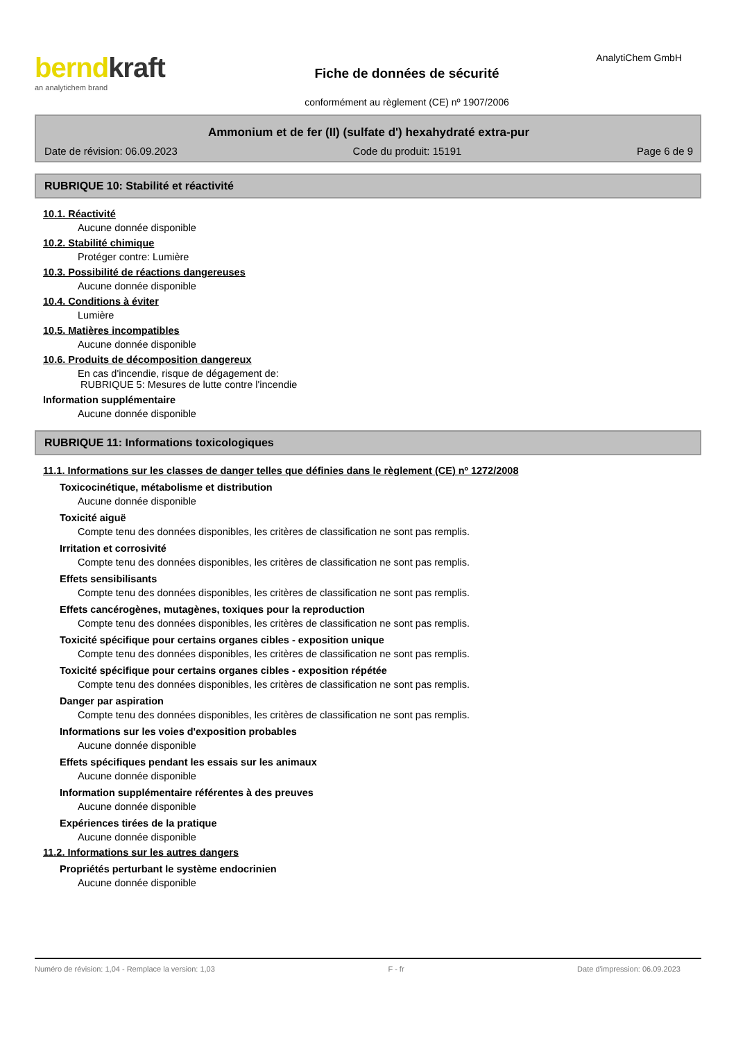berndkraft
an analytichem brand
Fiche de données de sécurité
conformément au règlement (CE) nº 1907/2006
AnalytiChem GmbH
Ammonium et de fer (II) (sulfate d') hexahydraté extra-pur
Date de révision: 06.09.2023 Code du produit: 15191 Page 6 de 9
RUBRIQUE 10: Stabilité et réactivité
10.1. Réactivité
Aucune donnée disponible
10.2. Stabilité chimique
Protéger contre: Lumière
10.3. Possibilité de réactions dangereuses
Aucune donnée disponible
10.4. Conditions à éviter
Lumière
10.5. Matières incompatibles
Aucune donnée disponible
10.6. Produits de décomposition dangereux
En cas d'incendie, risque de dégagement de:
RUBRIQUE 5: Mesures de lutte contre l'incendie
Information supplémentaire
Aucune donnée disponible
RUBRIQUE 11: Informations toxicologiques
11.1. Informations sur les classes de danger telles que définies dans le règlement (CE) nº 1272/2008
Toxicocinétique, métabolisme et distribution
Aucune donnée disponible
Toxicité aiguë
Compte tenu des données disponibles, les critères de classification ne sont pas remplis.
Irritation et corrosivité
Compte tenu des données disponibles, les critères de classification ne sont pas remplis.
Effets sensibilisants
Compte tenu des données disponibles, les critères de classification ne sont pas remplis.
Effets cancérogènes, mutagènes, toxiques pour la reproduction
Compte tenu des données disponibles, les critères de classification ne sont pas remplis.
Toxicité spécifique pour certains organes cibles - exposition unique
Compte tenu des données disponibles, les critères de classification ne sont pas remplis.
Toxicité spécifique pour certains organes cibles - exposition répétée
Compte tenu des données disponibles, les critères de classification ne sont pas remplis.
Danger par aspiration
Compte tenu des données disponibles, les critères de classification ne sont pas remplis.
Informations sur les voies d'exposition probables
Aucune donnée disponible
Effets spécifiques pendant les essais sur les animaux
Aucune donnée disponible
Information supplémentaire référentes à des preuves
Aucune donnée disponible
Expériences tirées de la pratique
Aucune donnée disponible
11.2. Informations sur les autres dangers
Propriétés perturbant le système endocrinien
Aucune donnée disponible
Numéro de révision: 1,04 - Remplace la version: 1,03 F - fr Date d'impression: 06.09.2023